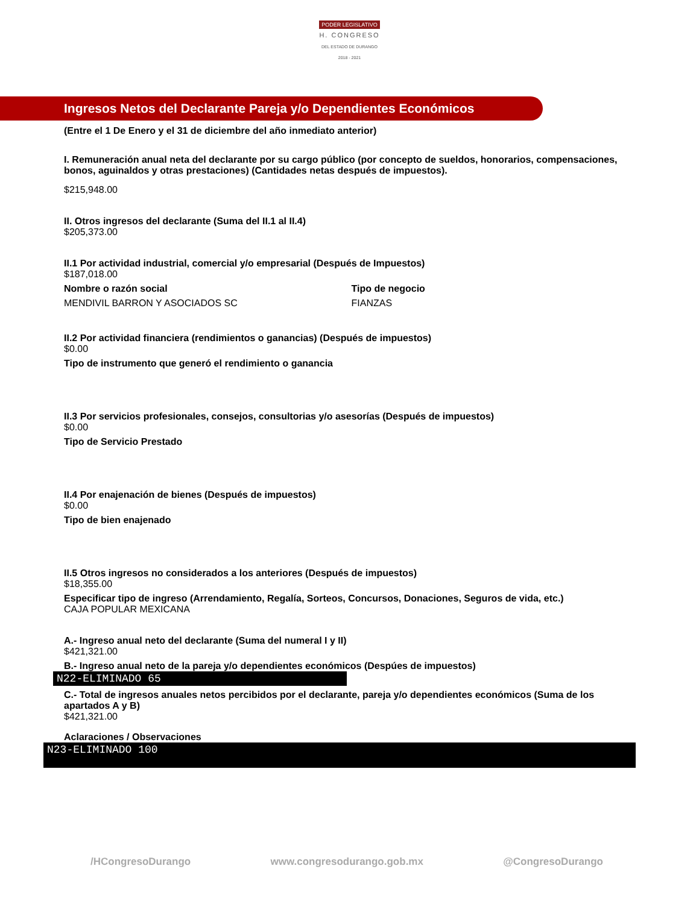PODER LEGISLATIVO
H. CONGRESO
DEL ESTADO DE DURANGO
2018 - 2021
Ingresos Netos del Declarante Pareja y/o Dependientes Económicos
(Entre el 1 De Enero y el 31 de diciembre del año inmediato anterior)
I. Remuneración anual neta del declarante por su cargo público (por concepto de sueldos, honorarios, compensaciones, bonos, aguinaldos y otras prestaciones) (Cantidades netas después de impuestos).
$215,948.00
II. Otros ingresos del declarante (Suma del II.1 al II.4)
$205,373.00
II.1 Por actividad industrial, comercial y/o empresarial (Después de Impuestos)
$187,018.00
Nombre o razón social Tipo de negocio
MENDIVIL BARRON Y ASOCIADOS SC FIANZAS
II.2 Por actividad financiera (rendimientos o ganancias) (Después de impuestos)
$0.00
Tipo de instrumento que generó el rendimiento o ganancia
II.3 Por servicios profesionales, consejos, consultorias y/o asesorías (Después de impuestos)
$0.00
Tipo de Servicio Prestado
II.4 Por enajenación de bienes (Después de impuestos)
$0.00
Tipo de bien enajenado
II.5 Otros ingresos no considerados a los anteriores (Después de impuestos)
$18,355.00
Especificar tipo de ingreso (Arrendamiento, Regalía, Sorteos, Concursos, Donaciones, Seguros de vida, etc.)
CAJA POPULAR MEXICANA
A.- Ingreso anual neto del declarante (Suma del numeral I y II)
$421,321.00
B.- Ingreso anual neto de la pareja y/o dependientes económicos (Despúes de impuestos)
N22-ELIMINADO 65
C.- Total de ingresos anuales netos percibidos por el declarante, pareja y/o dependientes económicos (Suma de los apartados A y B)
$421,321.00
Aclaraciones / Observaciones
N23-ELIMINADO 100
/HCongresoDurango www.congresodurango.gob.mx @CongresoDurango